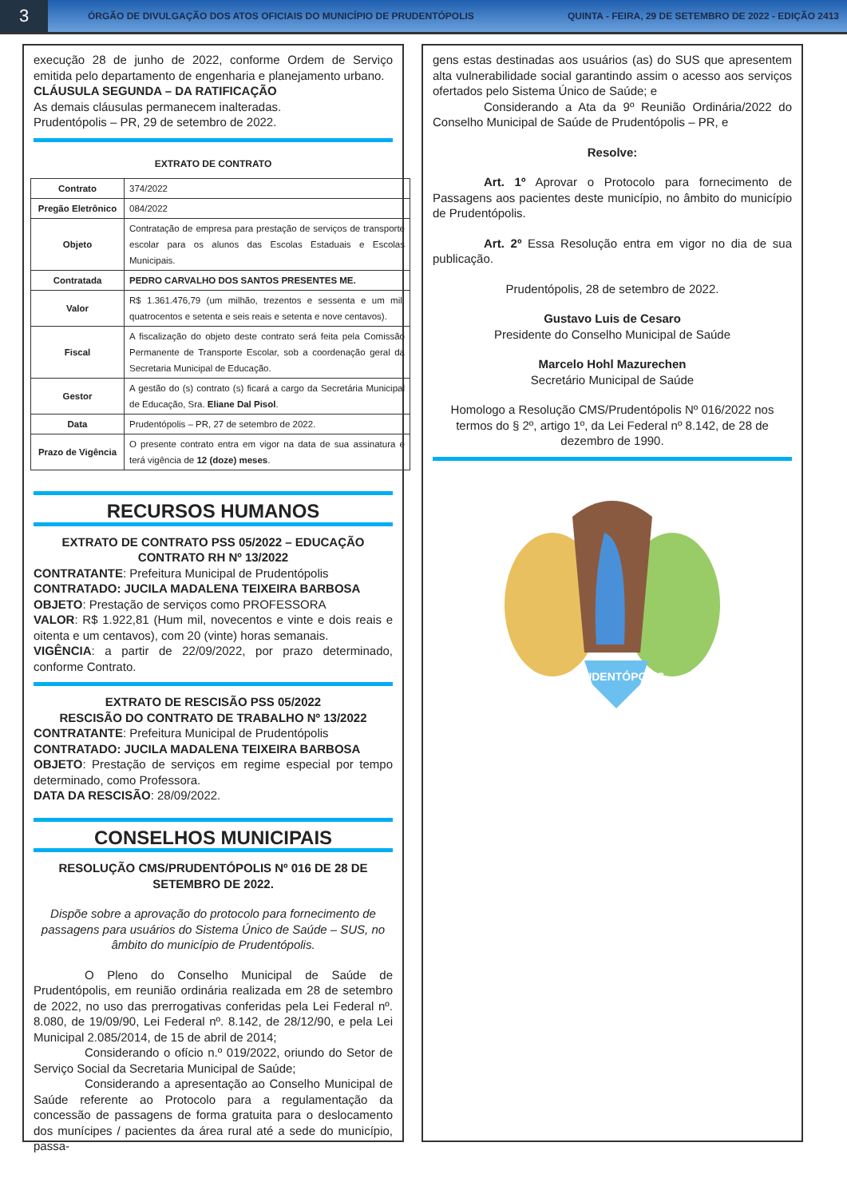3
ÓRGÃO DE DIVULGAÇÃO DOS ATOS OFICIAIS DO MUNICÍPIO DE PRUDENTÓPOLIS
QUINTA - FEIRA, 29 DE SETEMBRO DE 2022 - EDIÇÃO 2413
execução 28 de junho de 2022, conforme Ordem de Serviço emitida pelo departamento de engenharia e planejamento urbano.
CLÁUSULA SEGUNDA – DA RATIFICAÇÃO
As demais cláusulas permanecem inalteradas.
Prudentópolis – PR, 29 de setembro de 2022.
EXTRATO DE CONTRATO
| Contrato | 374/2022 |
| Pregão Eletrônico | 084/2022 |
| Objeto | Contratação de empresa para prestação de serviços de transporte escolar para os alunos das Escolas Estaduais e Escolas Municipais. |
| Contratada | PEDRO CARVALHO DOS SANTOS PRESENTES ME. |
| Valor | R$ 1.361.476,79 (um milhão, trezentos e sessenta e um mil, quatrocentos e setenta e seis reais e setenta e nove centavos). |
| Fiscal | A fiscalização do objeto deste contrato será feita pela Comissão Permanente de Transporte Escolar, sob a coordenação geral da Secretaria Municipal de Educação. |
| Gestor | A gestão do (s) contrato (s) ficará a cargo da Secretária Municipal de Educação, Sra. Eliane Dal Pisol . |
| Data | Prudentópolis – PR, 27 de setembro de 2022. |
| Prazo de Vigência | O presente contrato entra em vigor na data de sua assinatura e terá vigência de 12 (doze) meses . |
RECURSOS HUMANOS
EXTRATO DE CONTRATO PSS 05/2022 – EDUCAÇÃO
CONTRATO RH Nº 13/2022
CONTRATANTE: Prefeitura Municipal de Prudentópolis
CONTRATADO: JUCILA MADALENA TEIXEIRA BARBOSA
OBJETO: Prestação de serviços como PROFESSORA
VALOR: R$ 1.922,81 (Hum mil, novecentos e vinte e dois reais e oitenta e um centavos), com 20 (vinte) horas semanais.
VIGÊNCIA: a partir de 22/09/2022, por prazo determinado, conforme Contrato.
EXTRATO DE RESCISÃO PSS 05/2022
RESCISÃO DO CONTRATO DE TRABALHO Nº 13/2022
CONTRATANTE: Prefeitura Municipal de Prudentópolis
CONTRATADO: JUCILA MADALENA TEIXEIRA BARBOSA
OBJETO: Prestação de serviços em regime especial por tempo determinado, como Professora.
DATA DA RESCISÃO: 28/09/2022.
CONSELHOS MUNICIPAIS
RESOLUÇÃO CMS/PRUDENTÓPOLIS Nº 016 DE 28 DE SETEMBRO DE 2022.
Dispõe sobre a aprovação do protocolo para fornecimento de passagens para usuários do Sistema Único de Saúde – SUS, no âmbito do município de Prudentópolis.
O Pleno do Conselho Municipal de Saúde de Prudentópolis, em reunião ordinária realizada em 28 de setembro de 2022, no uso das prerrogativas conferidas pela Lei Federal nº. 8.080, de 19/09/90, Lei Federal nº. 8.142, de 28/12/90, e pela Lei Municipal 2.085/2014, de 15 de abril de 2014;
Considerando o ofício n.º 019/2022, oriundo do Setor de Serviço Social da Secretaria Municipal de Saúde;
Considerando a apresentação ao Conselho Municipal de Saúde referente ao Protocolo para a regulamentação da concessão de passagens de forma gratuita para o deslocamento dos munícipes / pacientes da área rural até a sede do município, passa-
gens estas destinadas aos usuários (as) do SUS que apresentem alta vulnerabilidade social garantindo assim o acesso aos serviços ofertados pelo Sistema Único de Saúde; e
Considerando a Ata da 9º Reunião Ordinária/2022 do Conselho Municipal de Saúde de Prudentópolis – PR, e
Resolve:
Art. 1º Aprovar o Protocolo para fornecimento de Passagens aos pacientes deste município, no âmbito do município de Prudentópolis.
Art. 2º Essa Resolução entra em vigor no dia de sua publicação.
Prudentópolis, 28 de setembro de 2022.
Gustavo Luis de Cesaro
Presidente do Conselho Municipal de Saúde
Marcelo Hohl Mazurechen
Secretário Municipal de Saúde
Homologo a Resolução CMS/Prudentópolis Nº 016/2022 nos termos do § 2º, artigo 1º, da Lei Federal nº 8.142, de 28 de dezembro de 1990.
PRUDENTÓPOLIS